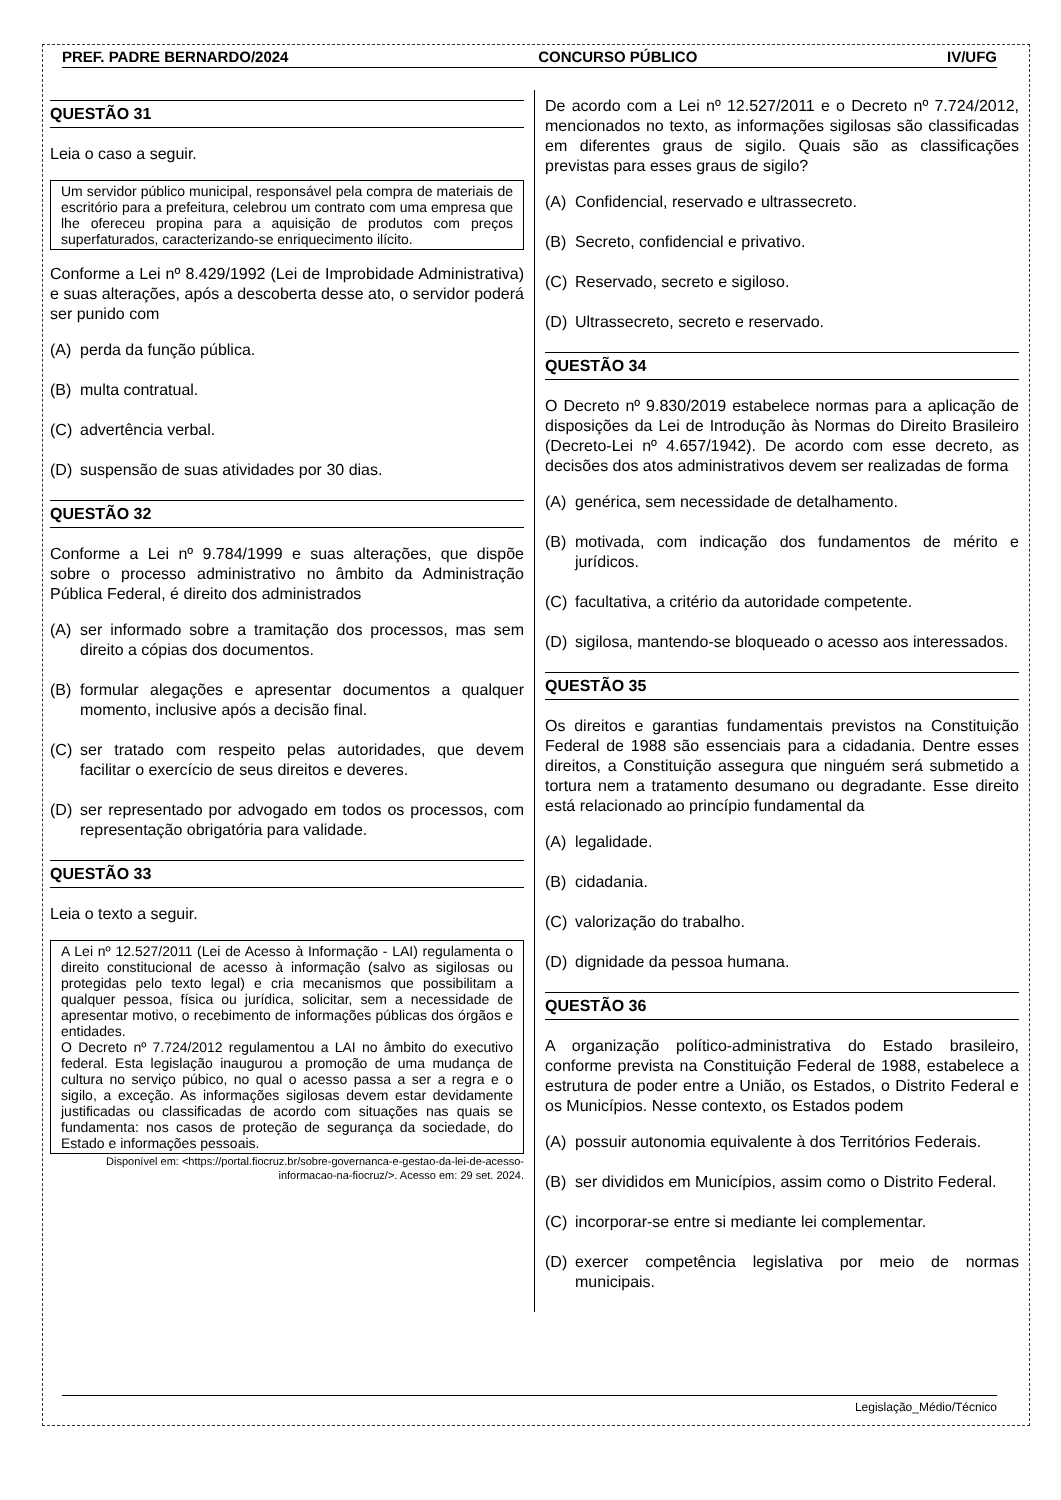PREF. PADRE BERNARDO/2024 CONCURSO PÚBLICO IV/UFG
QUESTÃO 31
Leia o caso a seguir.
Um servidor público municipal, responsável pela compra de materiais de escritório para a prefeitura, celebrou um contrato com uma empresa que lhe ofereceu propina para a aquisição de produtos com preços superfaturados, caracterizando-se enriquecimento ilícito.
Conforme a Lei nº 8.429/1992 (Lei de Improbidade Administrativa) e suas alterações, após a descoberta desse ato, o servidor poderá ser punido com
(A) perda da função pública.
(B) multa contratual.
(C) advertência verbal.
(D) suspensão de suas atividades por 30 dias.
QUESTÃO 32
Conforme a Lei nº 9.784/1999 e suas alterações, que dispõe sobre o processo administrativo no âmbito da Administração Pública Federal, é direito dos administrados
(A) ser informado sobre a tramitação dos processos, mas sem direito a cópias dos documentos.
(B) formular alegações e apresentar documentos a qualquer momento, inclusive após a decisão final.
(C) ser tratado com respeito pelas autoridades, que devem facilitar o exercício de seus direitos e deveres.
(D) ser representado por advogado em todos os processos, com representação obrigatória para validade.
QUESTÃO 33
Leia o texto a seguir.
A Lei nº 12.527/2011 (Lei de Acesso à Informação - LAI) regulamenta o direito constitucional de acesso à informação (salvo as sigilosas ou protegidas pelo texto legal) e cria mecanismos que possibilitam a qualquer pessoa, física ou jurídica, solicitar, sem a necessidade de apresentar motivo, o recebimento de informações públicas dos órgãos e entidades.
O Decreto nº 7.724/2012 regulamentou a LAI no âmbito do executivo federal. Esta legislação inaugurou a promoção de uma mudança de cultura no serviço púbico, no qual o acesso passa a ser a regra e o sigilo, a exceção. As informações sigilosas devem estar devidamente justificadas ou classificadas de acordo com situações nas quais se fundamenta: nos casos de proteção de segurança da sociedade, do Estado e informações pessoais.
Disponível em: <https://portal.fiocruz.br/sobre-governanca-e-gestao-da-lei-de-acesso-informacao-na-fiocruz/>. Acesso em: 29 set. 2024.
De acordo com a Lei nº 12.527/2011 e o Decreto nº 7.724/2012, mencionados no texto, as informações sigilosas são classificadas em diferentes graus de sigilo. Quais são as classificações previstas para esses graus de sigilo?
(A) Confidencial, reservado e ultrassecreto.
(B) Secreto, confidencial e privativo.
(C) Reservado, secreto e sigiloso.
(D) Ultrassecreto, secreto e reservado.
QUESTÃO 34
O Decreto nº 9.830/2019 estabelece normas para a aplicação de disposições da Lei de Introdução às Normas do Direito Brasileiro (Decreto-Lei nº 4.657/1942). De acordo com esse decreto, as decisões dos atos administrativos devem ser realizadas de forma
(A) genérica, sem necessidade de detalhamento.
(B) motivada, com indicação dos fundamentos de mérito e jurídicos.
(C) facultativa, a critério da autoridade competente.
(D) sigilosa, mantendo-se bloqueado o acesso aos interessados.
QUESTÃO 35
Os direitos e garantias fundamentais previstos na Constituição Federal de 1988 são essenciais para a cidadania. Dentre esses direitos, a Constituição assegura que ninguém será submetido a tortura nem a tratamento desumano ou degradante. Esse direito está relacionado ao princípio fundamental da
(A) legalidade.
(B) cidadania.
(C) valorização do trabalho.
(D) dignidade da pessoa humana.
QUESTÃO 36
A organização político-administrativa do Estado brasileiro, conforme prevista na Constituição Federal de 1988, estabelece a estrutura de poder entre a União, os Estados, o Distrito Federal e os Municípios. Nesse contexto, os Estados podem
(A) possuir autonomia equivalente à dos Territórios Federais.
(B) ser divididos em Municípios, assim como o Distrito Federal.
(C) incorporar-se entre si mediante lei complementar.
(D) exercer competência legislativa por meio de normas municipais.
Legislação_Médio/Técnico